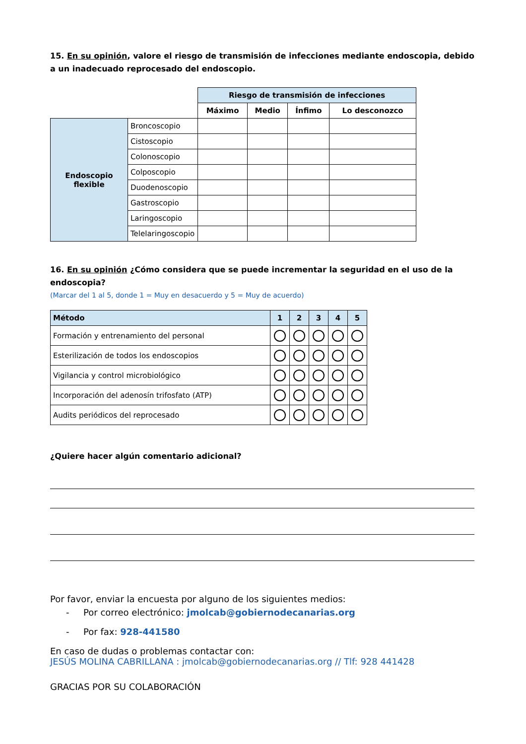15. En su opinión, valore el riesgo de transmisión de infecciones mediante endoscopia, debido a un inadecuado reprocesado del endoscopio.
| | | Riesgo de transmisión de infecciones | | | |
| | | Máximo | Medio | Ínfimo | Lo desconozco |
| Endoscopio flexible | Broncoscopio | | | | |
| | Cistoscopio | | | | |
| | Colonoscopio | | | | |
| | Colposcopio | | | | |
| | Duodenoscopio | | | | |
| | Gastroscopio | | | | |
| | Laringoscopio | | | | |
| | Telelaringoscopio | | | | |
16. En su opinión ¿Cómo considera que se puede incrementar la seguridad en el uso de la endoscopia?
(Marcar del 1 al 5, donde 1 = Muy en desacuerdo y 5 = Muy de acuerdo)
| Método | 1 | 2 | 3 | 4 | 5 |
| --- | --- | --- | --- | --- | --- |
| Formación y entrenamiento del personal | | | | | |
| Esterilización de todos los endoscopios | | | | | |
| Vigilancia y control microbiológico | | | | | |
| Incorporación del adenosín trifosfato (ATP) | | | | | |
| Audits periódicos del reprocesado | | | | | |
¿Quiere hacer algún comentario adicional?
Por favor, enviar la encuesta por alguno de los siguientes medios:
- Por correo electrónico: jmolcab@gobiernodecanarias.org
- Por fax: 928-441580
En caso de dudas o problemas contactar con:
JESÚS MOLINA CABRILLANA : jmolcab@gobiernodecanarias.org // Tlf: 928 441428
GRACIAS POR SU COLABORACIÓN